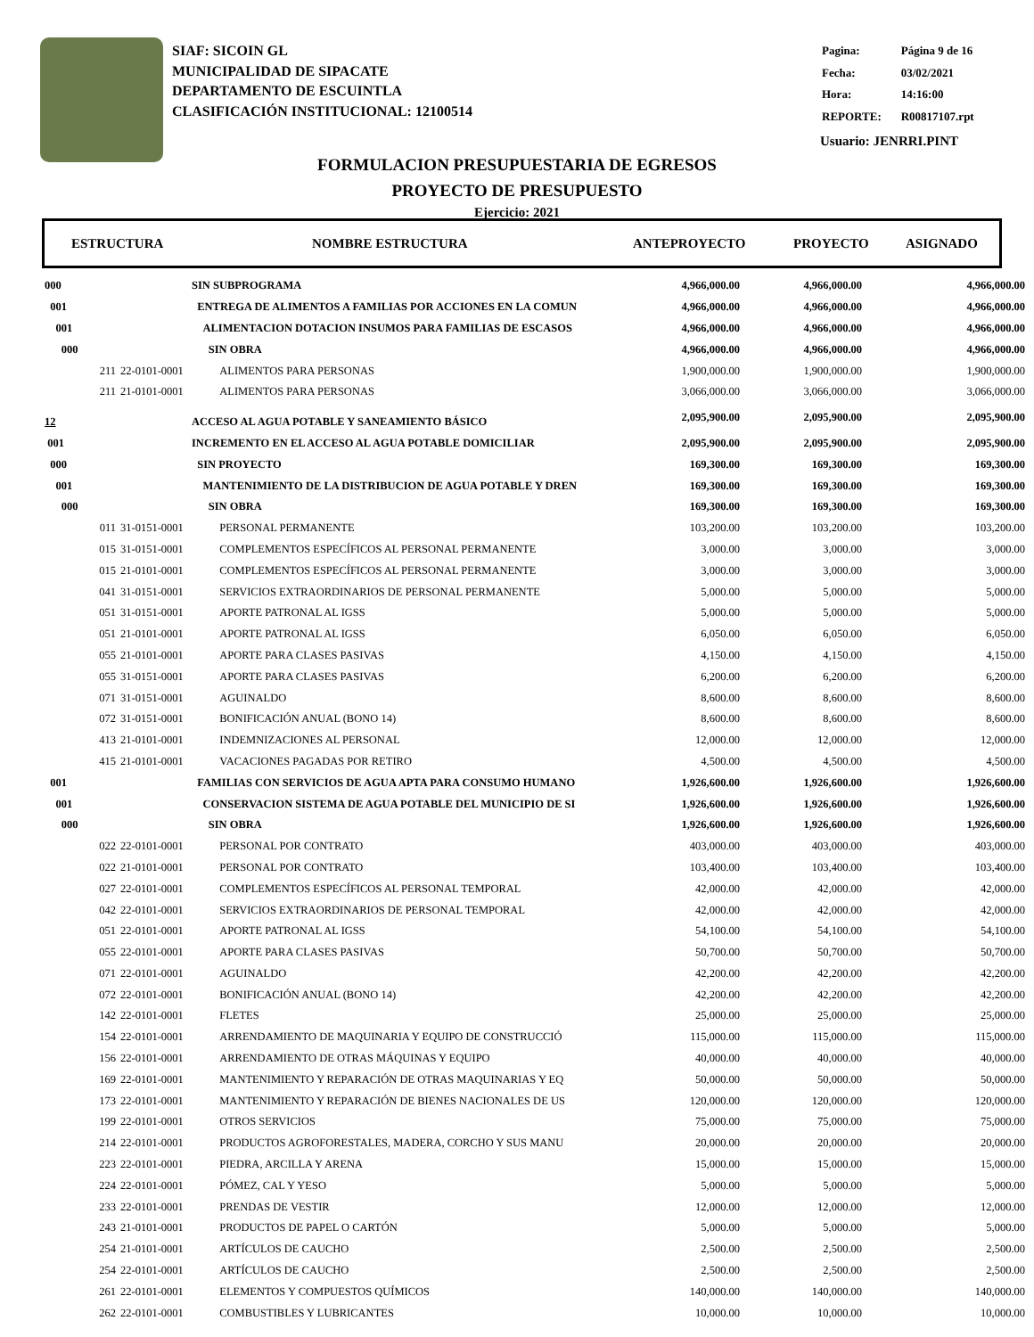SIAF: SICOIN GL
MUNICIPALIDAD DE SIPACATE
DEPARTAMENTO DE ESCUINTLA
CLASIFICACIÓN INSTITUCIONAL: 12100514
| Pagina: | Página 9 de 16 |
| Fecha: | 03/02/2021 |
| Hora: | 14:16:00 |
| REPORTE: | R00817107.rpt |
Usuario: JENRRI.PINT
FORMULACION PRESUPUESTARIA DE EGRESOS
PROYECTO DE PRESUPUESTO
Ejercicio: 2021
ESTRUCTURA NOMBRE ESTRUCTURA ANTEPROYECTO PROYECTO ASIGNADO
| 000 | | SIN SUBPROGRAMA | 4,966,000.00 | 4,966,000.00 | 4,966,000.00 |
| 001 | | ENTREGA DE ALIMENTOS A FAMILIAS POR ACCIONES EN LA COMUN | 4,966,000.00 | 4,966,000.00 | 4,966,000.00 |
| 001 | | ALIMENTACION DOTACION INSUMOS PARA FAMILIAS DE ESCASOS | 4,966,000.00 | 4,966,000.00 | 4,966,000.00 |
| 000 | | SIN OBRA | 4,966,000.00 | 4,966,000.00 | 4,966,000.00 |
| 211 | 22-0101-0001 | ALIMENTOS PARA PERSONAS | 1,900,000.00 | 1,900,000.00 | 1,900,000.00 |
| 211 | 21-0101-0001 | ALIMENTOS PARA PERSONAS | 3,066,000.00 | 3,066,000.00 | 3,066,000.00 |
| 12 | | ACCESO AL AGUA POTABLE Y SANEAMIENTO BÁSICO | 2,095,900.00 | 2,095,900.00 | 2,095,900.00 |
| 001 | | INCREMENTO EN EL ACCESO AL AGUA POTABLE DOMICILIAR | 2,095,900.00 | 2,095,900.00 | 2,095,900.00 |
| 000 | | SIN PROYECTO | 169,300.00 | 169,300.00 | 169,300.00 |
| 001 | | MANTENIMIENTO DE LA DISTRIBUCION DE AGUA POTABLE Y DREN | 169,300.00 | 169,300.00 | 169,300.00 |
| 000 | | SIN OBRA | 169,300.00 | 169,300.00 | 169,300.00 |
| 011 | 31-0151-0001 | PERSONAL PERMANENTE | 103,200.00 | 103,200.00 | 103,200.00 |
| 015 | 31-0151-0001 | COMPLEMENTOS ESPECÍFICOS AL PERSONAL PERMANENTE | 3,000.00 | 3,000.00 | 3,000.00 |
| 015 | 21-0101-0001 | COMPLEMENTOS ESPECÍFICOS AL PERSONAL PERMANENTE | 3,000.00 | 3,000.00 | 3,000.00 |
| 041 | 31-0151-0001 | SERVICIOS EXTRAORDINARIOS DE PERSONAL PERMANENTE | 5,000.00 | 5,000.00 | 5,000.00 |
| 051 | 31-0151-0001 | APORTE PATRONAL AL IGSS | 5,000.00 | 5,000.00 | 5,000.00 |
| 051 | 21-0101-0001 | APORTE PATRONAL AL IGSS | 6,050.00 | 6,050.00 | 6,050.00 |
| 055 | 21-0101-0001 | APORTE PARA CLASES PASIVAS | 4,150.00 | 4,150.00 | 4,150.00 |
| 055 | 31-0151-0001 | APORTE PARA CLASES PASIVAS | 6,200.00 | 6,200.00 | 6,200.00 |
| 071 | 31-0151-0001 | AGUINALDO | 8,600.00 | 8,600.00 | 8,600.00 |
| 072 | 31-0151-0001 | BONIFICACIÓN ANUAL (BONO 14) | 8,600.00 | 8,600.00 | 8,600.00 |
| 413 | 21-0101-0001 | INDEMNIZACIONES AL PERSONAL | 12,000.00 | 12,000.00 | 12,000.00 |
| 415 | 21-0101-0001 | VACACIONES PAGADAS POR RETIRO | 4,500.00 | 4,500.00 | 4,500.00 |
| 001 | | FAMILIAS CON SERVICIOS DE AGUA APTA PARA CONSUMO HUMANO | 1,926,600.00 | 1,926,600.00 | 1,926,600.00 |
| 001 | | CONSERVACION SISTEMA DE AGUA POTABLE DEL MUNICIPIO DE SI | 1,926,600.00 | 1,926,600.00 | 1,926,600.00 |
| 000 | | SIN OBRA | 1,926,600.00 | 1,926,600.00 | 1,926,600.00 |
| 022 | 22-0101-0001 | PERSONAL POR CONTRATO | 403,000.00 | 403,000.00 | 403,000.00 |
| 022 | 21-0101-0001 | PERSONAL POR CONTRATO | 103,400.00 | 103,400.00 | 103,400.00 |
| 027 | 22-0101-0001 | COMPLEMENTOS ESPECÍFICOS AL PERSONAL TEMPORAL | 42,000.00 | 42,000.00 | 42,000.00 |
| 042 | 22-0101-0001 | SERVICIOS EXTRAORDINARIOS DE PERSONAL TEMPORAL | 42,000.00 | 42,000.00 | 42,000.00 |
| 051 | 22-0101-0001 | APORTE PATRONAL AL IGSS | 54,100.00 | 54,100.00 | 54,100.00 |
| 055 | 22-0101-0001 | APORTE PARA CLASES PASIVAS | 50,700.00 | 50,700.00 | 50,700.00 |
| 071 | 22-0101-0001 | AGUINALDO | 42,200.00 | 42,200.00 | 42,200.00 |
| 072 | 22-0101-0001 | BONIFICACIÓN ANUAL (BONO 14) | 42,200.00 | 42,200.00 | 42,200.00 |
| 142 | 22-0101-0001 | FLETES | 25,000.00 | 25,000.00 | 25,000.00 |
| 154 | 22-0101-0001 | ARRENDAMIENTO DE MAQUINARIA Y EQUIPO DE CONSTRUCCIÓ | 115,000.00 | 115,000.00 | 115,000.00 |
| 156 | 22-0101-0001 | ARRENDAMIENTO DE OTRAS MÁQUINAS Y EQUIPO | 40,000.00 | 40,000.00 | 40,000.00 |
| 169 | 22-0101-0001 | MANTENIMIENTO Y REPARACIÓN DE OTRAS MAQUINARIAS Y EQ | 50,000.00 | 50,000.00 | 50,000.00 |
| 173 | 22-0101-0001 | MANTENIMIENTO Y REPARACIÓN DE BIENES NACIONALES DE US | 120,000.00 | 120,000.00 | 120,000.00 |
| 199 | 22-0101-0001 | OTROS SERVICIOS | 75,000.00 | 75,000.00 | 75,000.00 |
| 214 | 22-0101-0001 | PRODUCTOS AGROFORESTALES, MADERA, CORCHO Y SUS MANU | 20,000.00 | 20,000.00 | 20,000.00 |
| 223 | 22-0101-0001 | PIEDRA, ARCILLA Y ARENA | 15,000.00 | 15,000.00 | 15,000.00 |
| 224 | 22-0101-0001 | PÓMEZ, CAL Y YESO | 5,000.00 | 5,000.00 | 5,000.00 |
| 233 | 22-0101-0001 | PRENDAS DE VESTIR | 12,000.00 | 12,000.00 | 12,000.00 |
| 243 | 21-0101-0001 | PRODUCTOS DE PAPEL O CARTÓN | 5,000.00 | 5,000.00 | 5,000.00 |
| 254 | 21-0101-0001 | ARTÍCULOS DE CAUCHO | 2,500.00 | 2,500.00 | 2,500.00 |
| 254 | 22-0101-0001 | ARTÍCULOS DE CAUCHO | 2,500.00 | 2,500.00 | 2,500.00 |
| 261 | 22-0101-0001 | ELEMENTOS Y COMPUESTOS QUÍMICOS | 140,000.00 | 140,000.00 | 140,000.00 |
| 262 | 22-0101-0001 | COMBUSTIBLES Y LUBRICANTES | 10,000.00 | 10,000.00 | 10,000.00 |